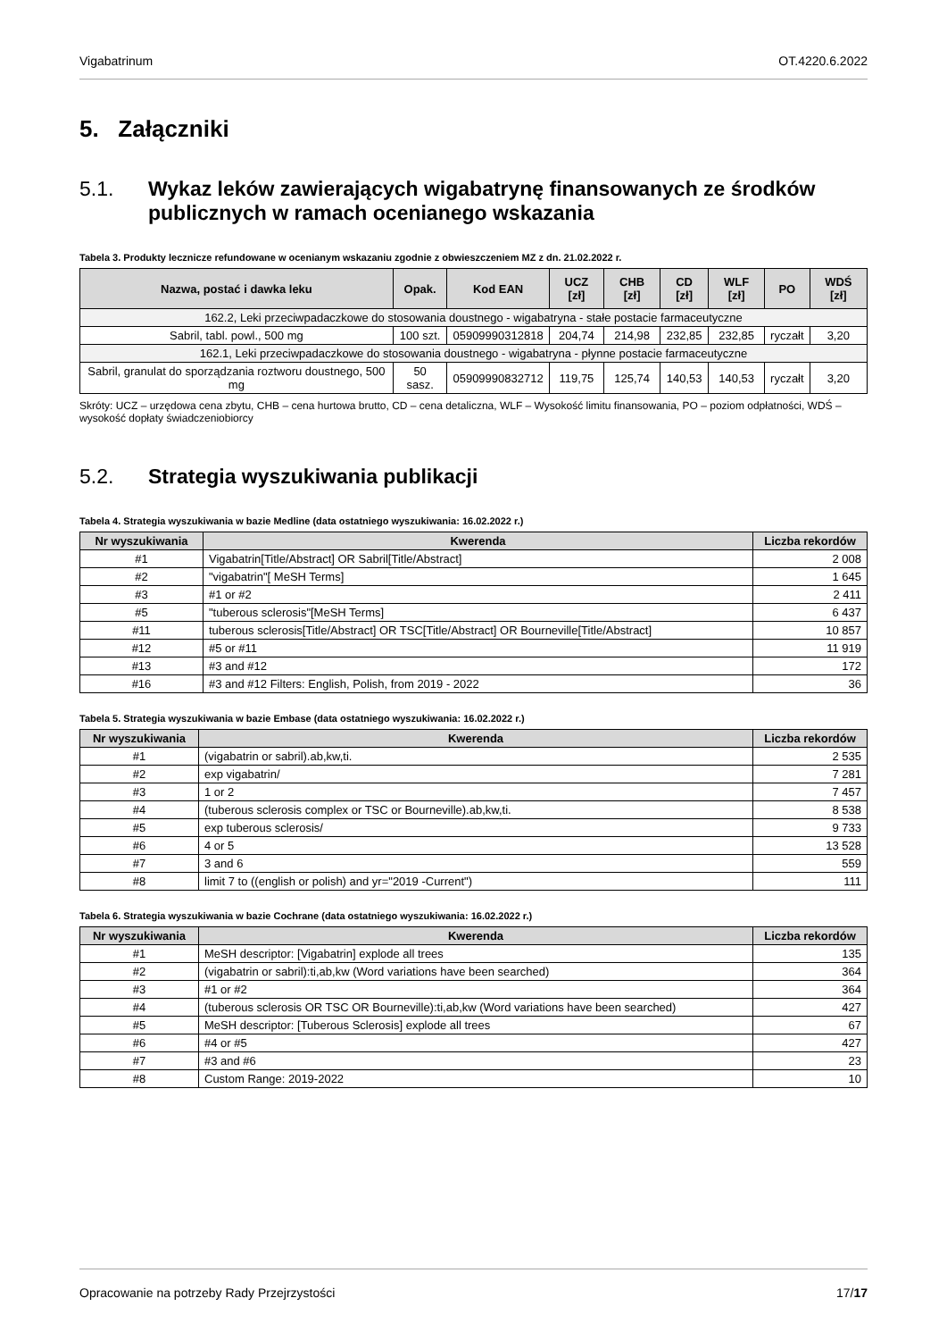Vigabatrinum OT.4220.6.2022
5. Załączniki
5.1. Wykaz leków zawierających wigabatrynę finansowanych ze środków publicznych w ramach ocenianego wskazania
Tabela 3. Produkty lecznicze refundowane w ocenianym wskazaniu zgodnie z obwieszczeniem MZ z dn. 21.02.2022 r.
| Nazwa, postać i dawka leku | Opak. | Kod EAN | UCZ [zł] | CHB [zł] | CD [zł] | WLF [zł] | PO | WDŚ [zł] |
| --- | --- | --- | --- | --- | --- | --- | --- | --- |
| 162.2, Leki przeciwpadaczkowe do stosowania doustnego - wigabatryna - stałe postacie farmaceutyczne | | | | | | | | |
| Sabril, tabl. powl., 500 mg | 100 szt. | 05909990312818 | 204,74 | 214,98 | 232,85 | 232,85 | ryczałt | 3,20 |
| 162.1, Leki przeciwpadaczkowe do stosowania doustnego - wigabatryna - płynne postacie farmaceutyczne | | | | | | | | |
| Sabril, granulat do sporządzania roztworu doustnego, 500 mg | 50 sasz. | 05909990832712 | 119,75 | 125,74 | 140,53 | 140,53 | ryczałt | 3,20 |
Skróty: UCZ – urzędowa cena zbytu, CHB – cena hurtowa brutto, CD – cena detaliczna, WLF – Wysokość limitu finansowania, PO – poziom odpłatności, WDŚ – wysokość dopłaty świadczeniobiorcy
5.2. Strategia wyszukiwania publikacji
Tabela 4. Strategia wyszukiwania w bazie Medline (data ostatniego wyszukiwania: 16.02.2022 r.)
| Nr wyszukiwania | Kwerenda | Liczba rekordów |
| --- | --- | --- |
| #1 | Vigabatrin[Title/Abstract] OR Sabril[Title/Abstract] | 2 008 |
| #2 | "vigabatrin"[ MeSH Terms] | 1 645 |
| #3 | #1 or #2 | 2 411 |
| #5 | "tuberous sclerosis"[MeSH Terms] | 6 437 |
| #11 | tuberous sclerosis[Title/Abstract] OR TSC[Title/Abstract] OR Bourneville[Title/Abstract] | 10 857 |
| #12 | #5 or #11 | 11 919 |
| #13 | #3 and #12 | 172 |
| #16 | #3 and #12 Filters: English, Polish, from 2019 - 2022 | 36 |
Tabela 5. Strategia wyszukiwania w bazie Embase (data ostatniego wyszukiwania: 16.02.2022 r.)
| Nr wyszukiwania | Kwerenda | Liczba rekordów |
| --- | --- | --- |
| #1 | (vigabatrin or sabril).ab,kw,ti. | 2 535 |
| #2 | exp vigabatrin/ | 7 281 |
| #3 | 1 or 2 | 7 457 |
| #4 | (tuberous sclerosis complex or TSC or Bourneville).ab,kw,ti. | 8 538 |
| #5 | exp tuberous sclerosis/ | 9 733 |
| #6 | 4 or 5 | 13 528 |
| #7 | 3 and 6 | 559 |
| #8 | limit 7 to ((english or polish) and yr="2019 -Current") | 111 |
Tabela 6. Strategia wyszukiwania w bazie Cochrane (data ostatniego wyszukiwania: 16.02.2022 r.)
| Nr wyszukiwania | Kwerenda | Liczba rekordów |
| --- | --- | --- |
| #1 | MeSH descriptor: [Vigabatrin] explode all trees | 135 |
| #2 | (vigabatrin or sabril):ti,ab,kw (Word variations have been searched) | 364 |
| #3 | #1 or #2 | 364 |
| #4 | (tuberous sclerosis OR TSC OR Bourneville):ti,ab,kw (Word variations have been searched) | 427 |
| #5 | MeSH descriptor: [Tuberous Sclerosis] explode all trees | 67 |
| #6 | #4 or #5 | 427 |
| #7 | #3 and #6 | 23 |
| #8 | Custom Range: 2019-2022 | 10 |
Opracowanie na potrzeby Rady Przejrzystości 17/17